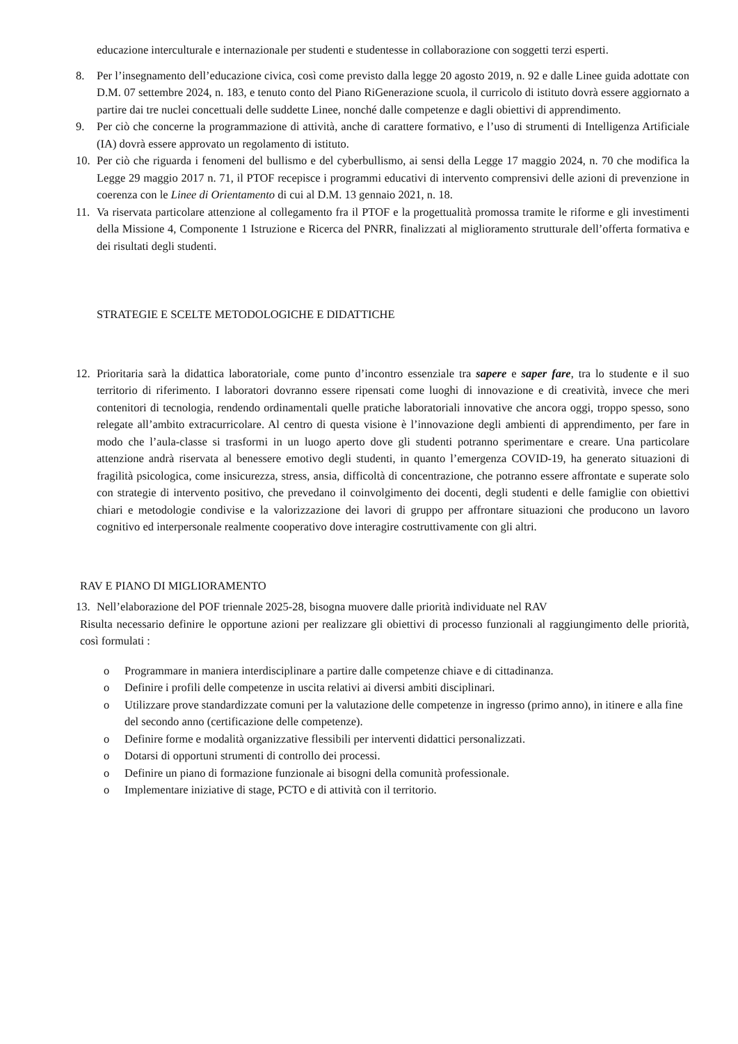educazione interculturale e internazionale per studenti e studentesse in collaborazione con soggetti terzi esperti.
8. Per l’insegnamento dell’educazione civica, così come previsto dalla legge 20 agosto 2019, n. 92 e dalle Linee guida adottate con D.M. 07 settembre 2024, n. 183, e tenuto conto del Piano RiGenerazione scuola, il curricolo di istituto dovrà essere aggiornato a partire dai tre nuclei concettuali delle suddette Linee, nonché dalle competenze e dagli obiettivi di apprendimento.
9. Per ciò che concerne la programmazione di attività, anche di carattere formativo, e l’uso di strumenti di Intelligenza Artificiale (IA) dovrà essere approvato un regolamento di istituto.
10. Per ciò che riguarda i fenomeni del bullismo e del cyberbullismo, ai sensi della Legge 17 maggio 2024, n. 70 che modifica la Legge 29 maggio 2017 n. 71, il PTOF recepisce i programmi educativi di intervento comprensivi delle azioni di prevenzione in coerenza con le Linee di Orientamento di cui al D.M. 13 gennaio 2021, n. 18.
11. Va riservata particolare attenzione al collegamento fra il PTOF e la progettualità promossa tramite le riforme e gli investimenti della Missione 4, Componente 1 Istruzione e Ricerca del PNRR, finalizzati al miglioramento strutturale dell’offerta formativa e dei risultati degli studenti.
STRATEGIE E SCELTE METODOLOGICHE E DIDATTICHE
12. Prioritaria sarà la didattica laboratoriale, come punto d’incontro essenziale tra sapere e saper fare, tra lo studente e il suo territorio di riferimento. I laboratori dovranno essere ripensati come luoghi di innovazione e di creatività, invece che meri contenitori di tecnologia, rendendo ordinamentali quelle pratiche laboratoriali innovative che ancora oggi, troppo spesso, sono relegate all’ambito extracurricolare. Al centro di questa visione è l’innovazione degli ambienti di apprendimento, per fare in modo che l’aula-classe si trasformi in un luogo aperto dove gli studenti potranno sperimentare e creare. Una particolare attenzione andrà riservata al benessere emotivo degli studenti, in quanto l’emergenza COVID-19, ha generato situazioni di fragilità psicologica, come insicurezza, stress, ansia, difficoltà di concentrazione, che potranno essere affrontate e superate solo con strategie di intervento positivo, che prevedano il coinvolgimento dei docenti, degli studenti e delle famiglie con obiettivi chiari e metodologie condivise e la valorizzazione dei lavori di gruppo per affrontare situazioni che producono un lavoro cognitivo ed interpersonale realmente cooperativo dove interagire costruttivamente con gli altri.
RAV E PIANO DI MIGLIORAMENTO
13. Nell’elaborazione del POF triennale 2025-28, bisogna muovere dalle priorità individuate nel RAV
Risulta necessario definire le opportune azioni per realizzare gli obiettivi di processo funzionali al raggiungimento delle priorità, così formulati :
o Programmare in maniera interdisciplinare a partire dalle competenze chiave e di cittadinanza.
o Definire i profili delle competenze in uscita relativi ai diversi ambiti disciplinari.
o Utilizzare prove standardizzate comuni per la valutazione delle competenze in ingresso (primo anno), in itinere e alla fine del secondo anno (certificazione delle competenze).
o Definire forme e modalità organizzative flessibili per interventi didattici personalizzati.
o Dotarsi di opportuni strumenti di controllo dei processi.
o Definire un piano di formazione funzionale ai bisogni della comunità professionale.
o Implementare iniziative di stage, PCTO e di attività con il territorio.